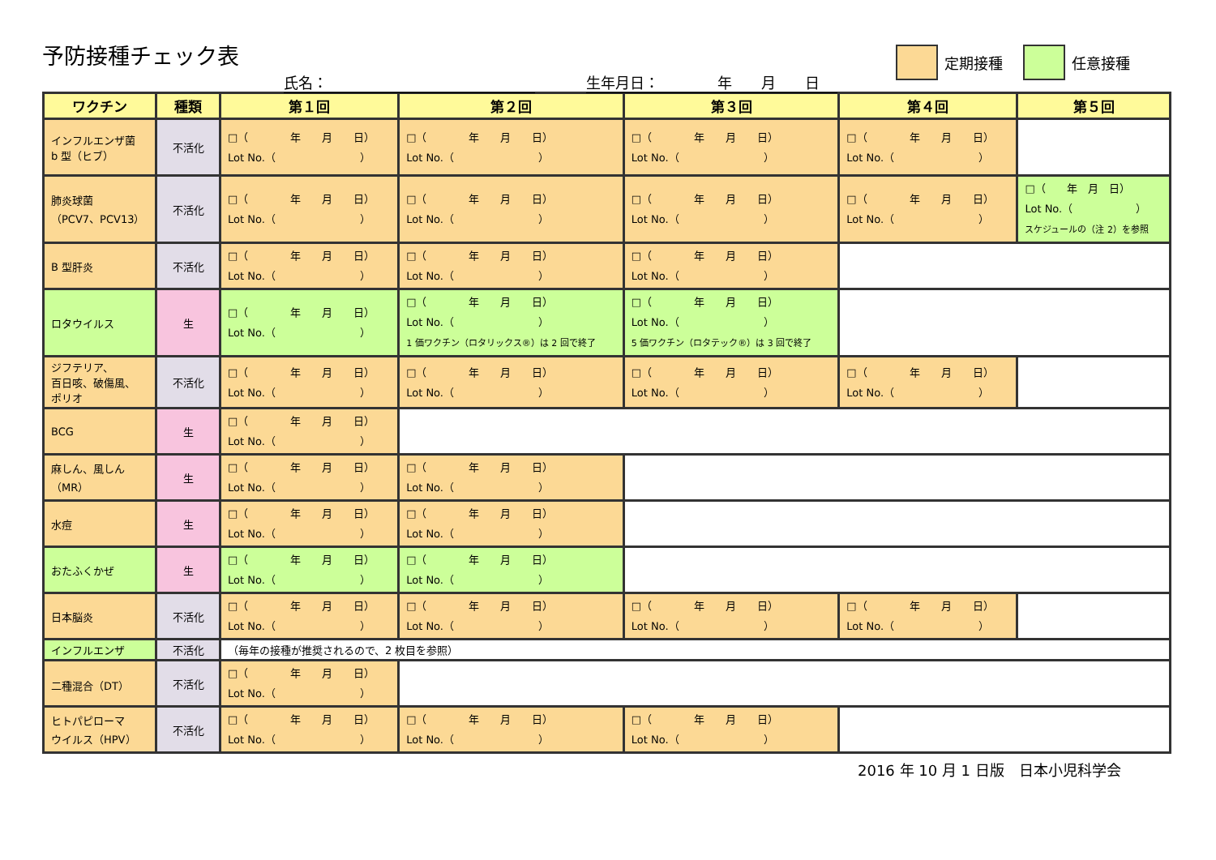予防接種チェック表
氏名： 生年月日：　　　　年　　月　　日
定期接種 任意接種
| ワクチン | 種類 | 第１回 | 第２回 | 第３回 | 第４回 | 第５回 |
| --- | --- | --- | --- | --- | --- | --- |
| インフルエンザ菌 b 型（ヒブ） | 不活化 | □（ 年 月 日） Lot No.（ ） | □（ 年 月 日） Lot No.（ ） | □（ 年 月 日） Lot No.（ ） | □（ 年 月 日） Lot No.（ ） | |
| 肺炎球菌 （PCV7、PCV13） | 不活化 | □（ 年 月 日） Lot No.（ ） | □（ 年 月 日） Lot No.（ ） | □（ 年 月 日） Lot No.（ ） | □（ 年 月 日） Lot No.（ ） | □（ 年 月 日） Lot No.（ ） スケジュールの（注 2）を参照 |
| B 型肝炎 | 不活化 | □（ 年 月 日） Lot No.（ ） | □（ 年 月 日） Lot No.（ ） | □（ 年 月 日） Lot No.（ ） | | |
| ロタウイルス | 生 | □（ 年 月 日） Lot No.（ ） | □（ 年 月 日） Lot No.（ ） 1 価ワクチン（ロタリックス®）は 2 回で終了 | □（ 年 月 日） Lot No.（ ） 5 価ワクチン（ロタテック®）は 3 回で終了 | | |
| ジフテリア、 百日咳、破傷風、 ポリオ | 不活化 | □（ 年 月 日） Lot No.（ ） | □（ 年 月 日） Lot No.（ ） | □（ 年 月 日） Lot No.（ ） | □（ 年 月 日） Lot No.（ ） | |
| BCG | 生 | □（ 年 月 日） Lot No.（ ） | | | | |
| 麻しん、風しん （MR） | 生 | □（ 年 月 日） Lot No.（ ） | □（ 年 月 日） Lot No.（ ） | | | |
| 水痘 | 生 | □（ 年 月 日） Lot No.（ ） | □（ 年 月 日） Lot No.（ ） | | | |
| おたふくかぜ | 生 | □（ 年 月 日） Lot No.（ ） | □（ 年 月 日） Lot No.（ ） | | | |
| 日本脳炎 | 不活化 | □（ 年 月 日） Lot No.（ ） | □（ 年 月 日） Lot No.（ ） | □（ 年 月 日） Lot No.（ ） | □（ 年 月 日） Lot No.（ ） | |
| インフルエンザ | 不活化 | （毎年の接種が推奨されるので、2 枚目を参照） | | | | |
| 二種混合（DT） | 不活化 | □（ 年 月 日） Lot No.（ ） | | | | |
| ヒトパピローマ ウイルス（HPV） | 不活化 | □（ 年 月 日） Lot No.（ ） | □（ 年 月 日） Lot No.（ ） | □（ 年 月 日） Lot No.（ ） | | |
2016 年 10 月 1 日版　日本小児科学会